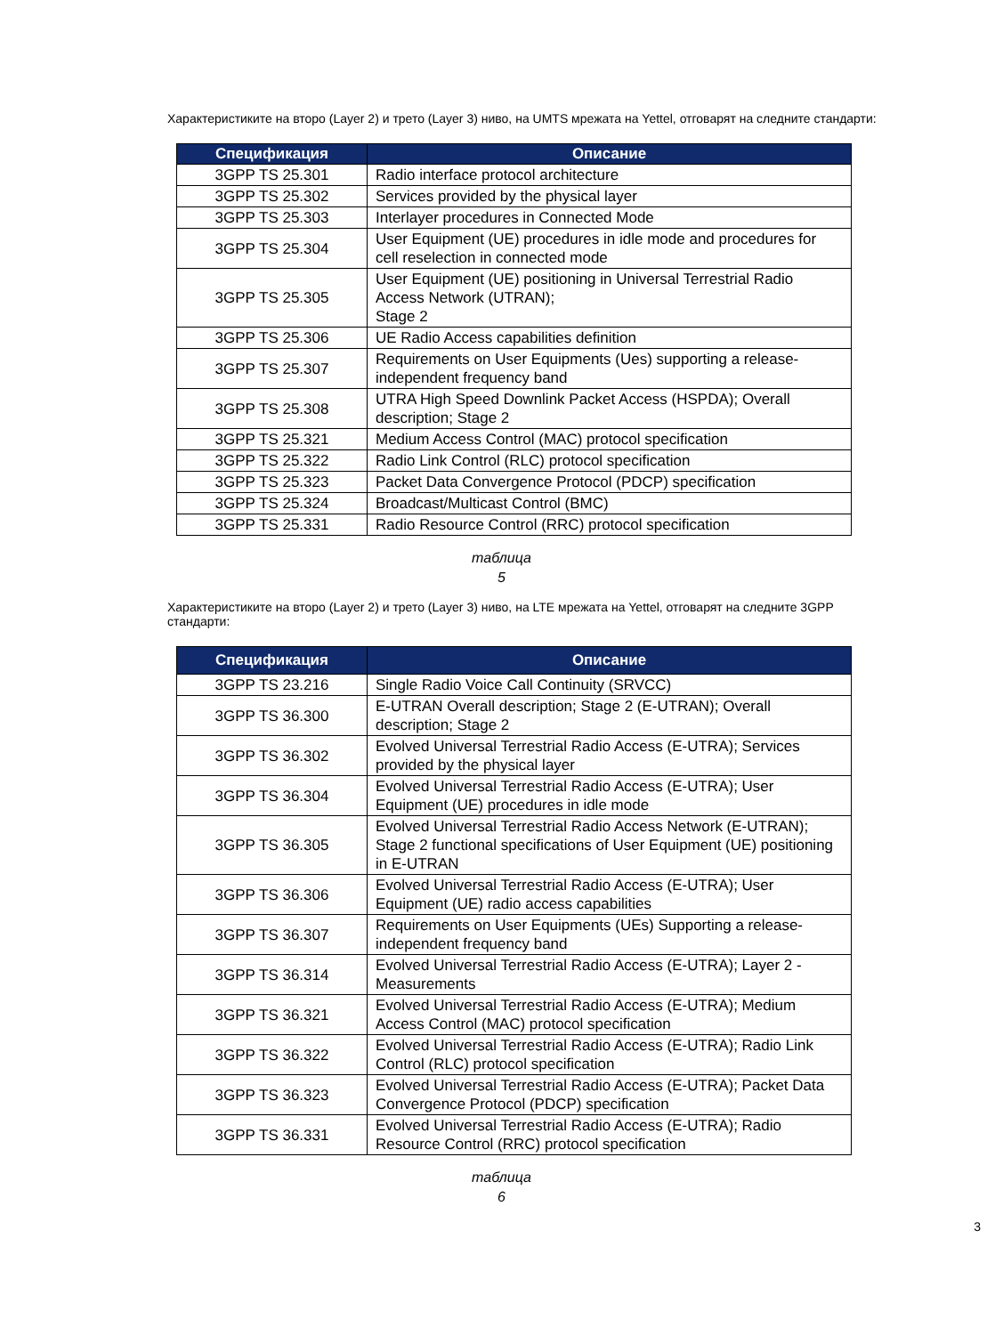Характеристиките на второ (Layer 2) и трето (Layer 3) ниво, на UMTS мрежата на Yettel, отговарят на следните стандарти:
| Спецификация | Описание |
| --- | --- |
| 3GPP TS 25.301 | Radio interface protocol architecture |
| 3GPP TS 25.302 | Services provided by the physical layer |
| 3GPP TS 25.303 | Interlayer procedures in Connected Mode |
| 3GPP TS 25.304 | User Equipment (UE) procedures in idle mode and procedures for cell reselection in connected mode |
| 3GPP TS 25.305 | User Equipment (UE) positioning in Universal Terrestrial Radio Access Network (UTRAN); Stage 2 |
| 3GPP TS 25.306 | UE Radio Access capabilities definition |
| 3GPP TS 25.307 | Requirements on User Equipments (Ues) supporting a release-independent frequency band |
| 3GPP TS 25.308 | UTRA High Speed Downlink Packet Access (HSPDA); Overall description; Stage 2 |
| 3GPP TS 25.321 | Medium Access Control (MAC) protocol specification |
| 3GPP TS 25.322 | Radio Link Control (RLC) protocol specification |
| 3GPP TS 25.323 | Packet Data Convergence Protocol (PDCP) specification |
| 3GPP TS 25.324 | Broadcast/Multicast Control (BMC) |
| 3GPP TS 25.331 | Radio Resource Control (RRC) protocol specification |
таблица
5
Характеристиките на второ (Layer 2) и трето (Layer 3) ниво, на LTE мрежата на Yettel, отговарят на следните 3GPP стандарти:
| Спецификация | Описание |
| --- | --- |
| 3GPP TS 23.216 | Single Radio Voice Call Continuity (SRVCC) |
| 3GPP TS 36.300 | E-UTRAN Overall description; Stage 2 (E-UTRAN); Overall description; Stage 2 |
| 3GPP TS 36.302 | Evolved Universal Terrestrial Radio Access (E-UTRA); Services provided by the physical layer |
| 3GPP TS 36.304 | Evolved Universal Terrestrial Radio Access (E-UTRA); User Equipment (UE) procedures in idle mode |
| 3GPP TS 36.305 | Evolved Universal Terrestrial Radio Access Network (E-UTRAN); Stage 2 functional specifications of User Equipment (UE) positioning in E-UTRAN |
| 3GPP TS 36.306 | Evolved Universal Terrestrial Radio Access (E-UTRA); User Equipment (UE) radio access capabilities |
| 3GPP TS 36.307 | Requirements on User Equipments (UEs) Supporting a release-independent frequency band |
| 3GPP TS 36.314 | Evolved Universal Terrestrial Radio Access (E-UTRA); Layer 2 - Measurements |
| 3GPP TS 36.321 | Evolved Universal Terrestrial Radio Access (E-UTRA); Medium Access Control (MAC) protocol specification |
| 3GPP TS 36.322 | Evolved Universal Terrestrial Radio Access (E-UTRA); Radio Link Control (RLC) protocol specification |
| 3GPP TS 36.323 | Evolved Universal Terrestrial Radio Access (E-UTRA); Packet Data Convergence Protocol (PDCP) specification |
| 3GPP TS 36.331 | Evolved Universal Terrestrial Radio Access (E-UTRA); Radio Resource Control (RRC) protocol specification |
таблица
6
3